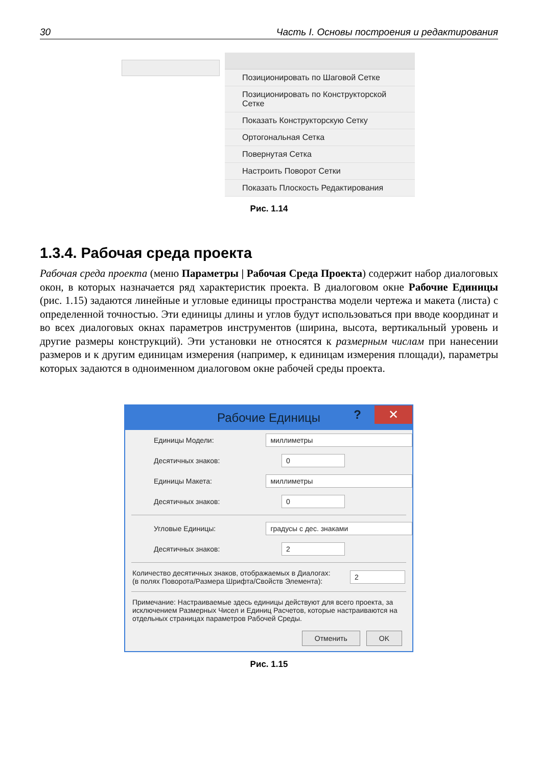30 Часть I. Основы построения и редактирования
Позиционировать по Шаговой Сетке
Позиционировать по Конструкторской Сетке
Показать Конструкторскую Сетку
Ортогональная Сетка
Повернутая Сетка
Настроить Поворот Сетки
Показать Плоскость Редактирования
Рис. 1.14
1.3.4. Рабочая среда проекта
Рабочая среда проекта (меню Параметры | Рабочая Среда Проекта) содержит набор диалоговых окон, в которых назначается ряд характеристик проекта. В диалоговом окне Рабочие Единицы (рис. 1.15) задаются линейные и угловые единицы пространства модели чертежа и макета (листа) с определенной точностью. Эти единицы длины и углов будут использоваться при вводе координат и во всех диалоговых окнах параметров инструментов (ширина, высота, вертикальный уровень и другие размеры конструкций). Эти установки не относятся к размерным числам при нанесении размеров и к другим единицам измерения (например, к единицам измерения площади), параметры которых задаются в одноименном диалоговом окне рабочей среды проекта.
Рабочие Единицы? ✕
Единицы Модели:
миллиметры
Десятичных знаков:
0
Единицы Макета:
миллиметры
Десятичных знаков:
0
Угловые Единицы:
градусы с дес. знаками
Десятичных знаков:
2
Количество десятичных знаков, отображаемых в Диалогах:
(в полях Поворота/Размера Шрифта/Свойств Элемента):
2
Примечание: Настраиваемые здесь единицы действуют для всего проекта, за исключением Размерных Чисел и Единиц Расчетов, которые настраиваются на отдельных страницах параметров Рабочей Среды.
Отменить OK
Рис. 1.15